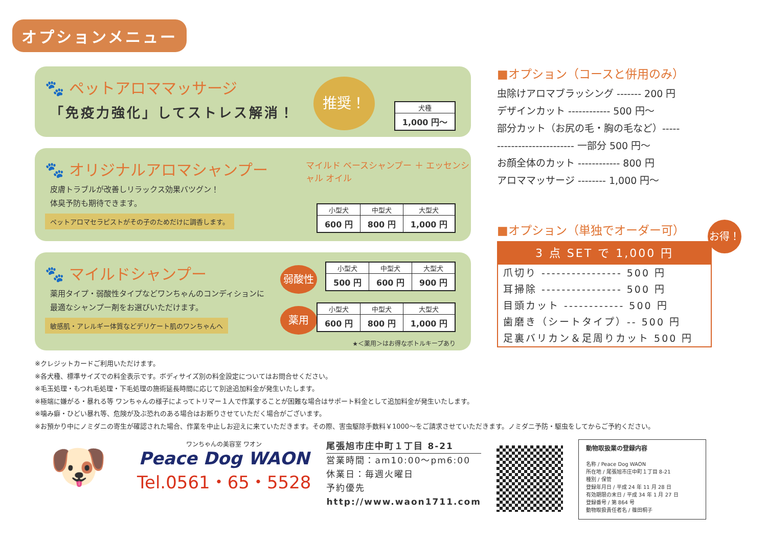オプションメニュー
🐾 ペットアロママッサージ
「免疫力強化」してストレス解消！
推奨！
| 犬種 |
| --- |
| 1,000 円〜 |
🐾 オリジナルアロマシャンプー
マイルド ベースシャンプー ＋ エッセンシャル オイル
皮膚トラブルが改善しリラックス効果バツグン！
体臭予防も期待できます。
ペットアロマセラピストがその子のためだけに調香します。
| 小型犬 | 中型犬 | 大型犬 |
| --- | --- | --- |
| 600 円 | 800 円 | 1,000 円 |
🐾 マイルドシャンプー
薬用タイプ・弱酸性タイプなどワンちゃんのコンディションに
最適なシャンプー剤をお選びいただけます。
敏感肌・アレルギー体質などデリケート肌のワンちゃんへ
弱酸性
| 小型犬 | 中型犬 | 大型犬 |
| --- | --- | --- |
| 500 円 | 600 円 | 900 円 |
薬用
| 小型犬 | 中型犬 | 大型犬 |
| --- | --- | --- |
| 600 円 | 800 円 | 1,000 円 |
★＜薬用＞はお得なボトルキープあり
■オプション（コースと併用のみ）
虫除けアロマブラッシング ------- 200 円
デザインカット ------------ 500 円〜
部分カット（お尻の毛・胸の毛など）-----
---------------------- 一部分 500 円〜
お顔全体のカット ------------ 800 円
アロママッサージ -------- 1,000 円〜
■オプション（単独でオーダー可）
お得！
3 点 SET で 1,000 円
爪切り ---------------- 500 円
耳掃除 ---------------- 500 円
目頭カット ------------ 500 円
歯磨き（シートタイプ）-- 500 円
足裏バリカン＆足周りカット 500 円
※クレジットカードご利用いただけます。
※各犬種、標準サイズでの料金表示です。ボディサイズ別の料金設定についてはお問合せください。
※毛玉処理・もつれ毛処理・下毛処理の施術延長時間に応じて別途追加料金が発生いたします。
※極端に嫌がる・暴れる等 ワンちゃんの様子によってトリマー１人で作業することが困難な場合はサポート料金として追加料金が発生いたします。
※噛み癖・ひどい暴れ等、危険が及ぶ恐れのある場合はお断りさせていただく場合がございます。
※お預かり中にノミダニの寄生が確認された場合、作業を中止しお迎えに来ていただきます。その際、害虫駆除手数料￥1000〜をご請求させていただきます。ノミダニ予防・駆虫をしてからご予約ください。
🐶
ワンちゃんの美容室 ワオン
Peace Dog WAON
Tel.0561・65・5528
尾張旭市庄中町１丁目 8-21
営業時間：am10:00〜pm6:00
休業日：毎週火曜日
予約優先
http://www.waon1711.com
動物取扱業の登録内容
名称 / Peace Dog WAON
所在地 / 尾張旭市庄中町１丁目 8-21
種別 / 保管
登録年月日 / 平成 24 年 11 月 28 日
有効期限の末日 / 平成 34 年 1 月 27 日
登録番号 / 第 864 号
動物取扱責任者名 / 篠田桐子